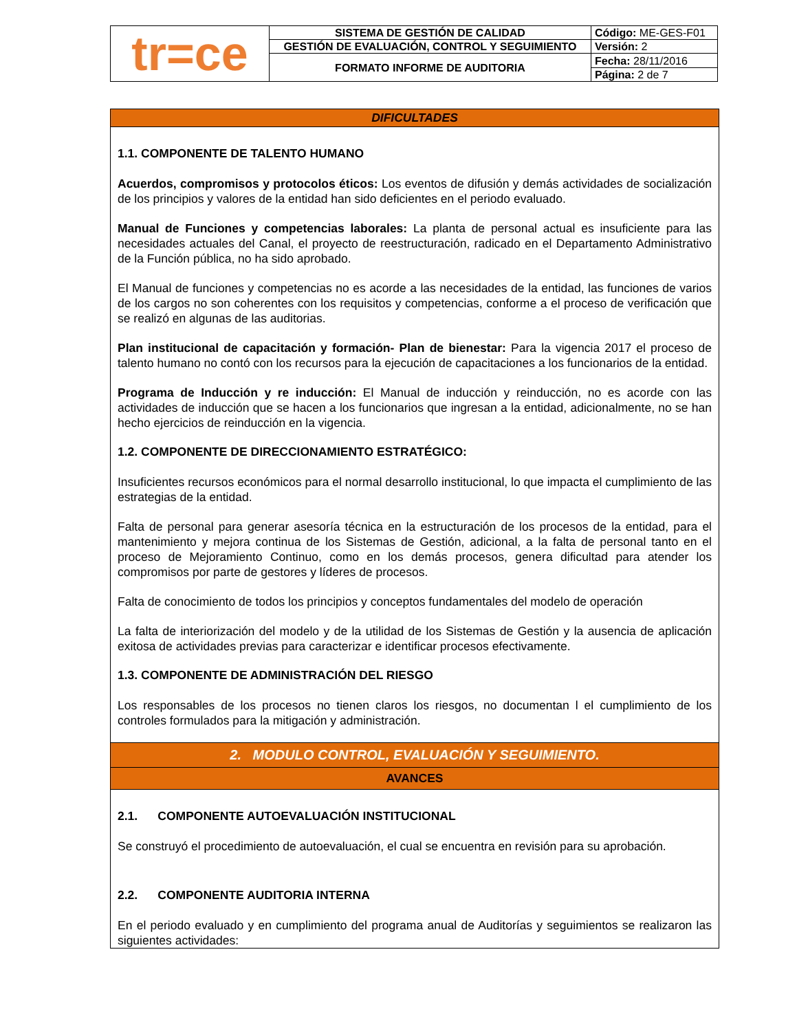| tr=ce | SISTEMA DE GESTIÓN DE CALIDAD | Código: ME-GES-F01 |
| | GESTIÓN DE EVALUACIÓN, CONTROL Y SEGUIMIENTO | Versión: 2 |
| | FORMATO INFORME DE AUDITORIA | Fecha: 28/11/2016 |
| | | Página: 2 de 7 |
DIFICULTADES
1.1. COMPONENTE DE TALENTO HUMANO
Acuerdos, compromisos y protocolos éticos: Los eventos de difusión y demás actividades de socialización de los principios y valores de la entidad han sido deficientes en el periodo evaluado.
Manual de Funciones y competencias laborales: La planta de personal actual es insuficiente para las necesidades actuales del Canal, el proyecto de reestructuración, radicado en el Departamento Administrativo de la Función pública, no ha sido aprobado.
El Manual de funciones y competencias no es acorde a las necesidades de la entidad, las funciones de varios de los cargos no son coherentes con los requisitos y competencias, conforme a el proceso de verificación que se realizó en algunas de las auditorias.
Plan institucional de capacitación y formación- Plan de bienestar: Para la vigencia 2017 el proceso de talento humano no contó con los recursos para la ejecución de capacitaciones a los funcionarios de la entidad.
Programa de Inducción y re inducción: El Manual de inducción y reinducción, no es acorde con las actividades de inducción que se hacen a los funcionarios que ingresan a la entidad, adicionalmente, no se han hecho ejercicios de reinducción en la vigencia.
1.2. COMPONENTE DE DIRECCIONAMIENTO ESTRATÉGICO:
Insuficientes recursos económicos para el normal desarrollo institucional, lo que impacta el cumplimiento de las estrategias de la entidad.
Falta de personal para generar asesoría técnica en la estructuración de los procesos de la entidad, para el mantenimiento y mejora continua de los Sistemas de Gestión, adicional, a la falta de personal tanto en el proceso de Mejoramiento Continuo, como en los demás procesos, genera dificultad para atender los compromisos por parte de gestores y líderes de procesos.
Falta de conocimiento de todos los principios y conceptos fundamentales del modelo de operación
La falta de interiorización del modelo y de la utilidad de los Sistemas de Gestión y la ausencia de aplicación exitosa de actividades previas para caracterizar e identificar procesos efectivamente.
1.3. COMPONENTE DE ADMINISTRACIÓN DEL RIESGO
Los responsables de los procesos no tienen claros los riesgos, no documentan l el cumplimiento de los controles formulados para la mitigación y administración.
2. MODULO CONTROL, EVALUACIÓN Y SEGUIMIENTO.
AVANCES
2.1. COMPONENTE AUTOEVALUACIÓN INSTITUCIONAL
Se construyó el procedimiento de autoevaluación, el cual se encuentra en revisión para su aprobación.
2.2. COMPONENTE AUDITORIA INTERNA
En el periodo evaluado y en cumplimiento del programa anual de Auditorías y seguimientos se realizaron las siguientes actividades: